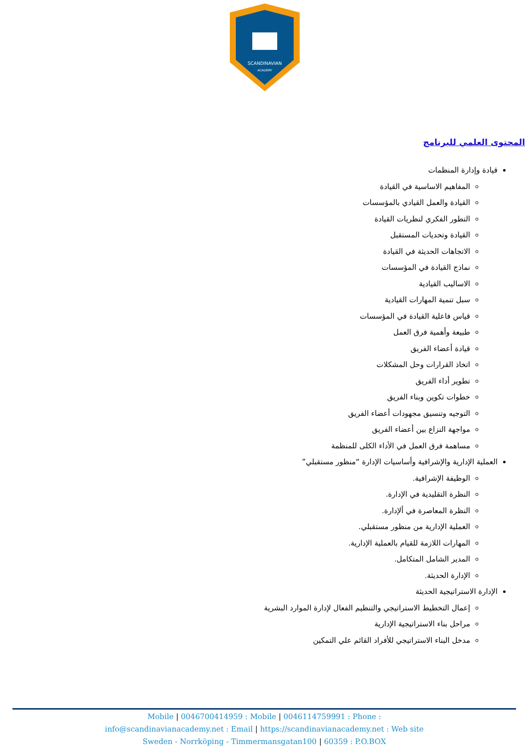SCANDINAVIAN
ACADEMY
المحتوى العلمي للبرنامج
قيادة وإدارة المنظمات
المفاهيم الاساسية في القيادة
القيادة والعمل القيادي بالمؤسسات
التطور الفكري لنظريات القيادة
القيادة وتحديات المستقبل
الاتجاهات الحديثة في القيادة
نماذج القيادة في المؤسسات
الاساليب القيادية
سبل تنمية المهارات القيادية
قياس فاعلية القيادة في المؤسسات
طبيعة وأهمية فرق العمل
قيادة أعضاء الفريق
اتخاذ القرارات وحل المشكلات
تطوير أداء الفريق
خطوات تكوين وبناء الفريق
التوجيه وتنسيق مجهودات أعضاء الفريق
مواجهة النزاع بين أعضاء الفريق
مساهمة فرق العمل في الأداء الكلى للمنظمة
العملية الإدارية والإشرافية وأساسيات الإدارة “منظور مستقبلي”
الوظيفة الإشرافية.
النظرة التقليدية في الإدارة.
النظرة المعاصرة في ألإدارة.
العملية الإدارية من منظور مستقبلي.
المهارات اللازمة للقيام بالعملية الإدارية.
المدير الشامل المتكامل.
الإدارة الحديثة.
الإدارة الاستراتيجية الحديثة
إعمال التخطيط الاستراتيجي والتنظيم الفعال لإدارة الموارد البشرية
مراحل بناء الاستراتيجية الإدارية
مدخل البناء الاستراتيجي للأفراد القائم علي التمكين
Mobile | 0046700414959 : Mobile | 0046114759991 : Phone :
info@scandinavianacademy.net : Email | https://scandinavianacademy.net : Web site
Sweden - Norrköping - Timmermansgatan100 | 60359 : P.O.BOX